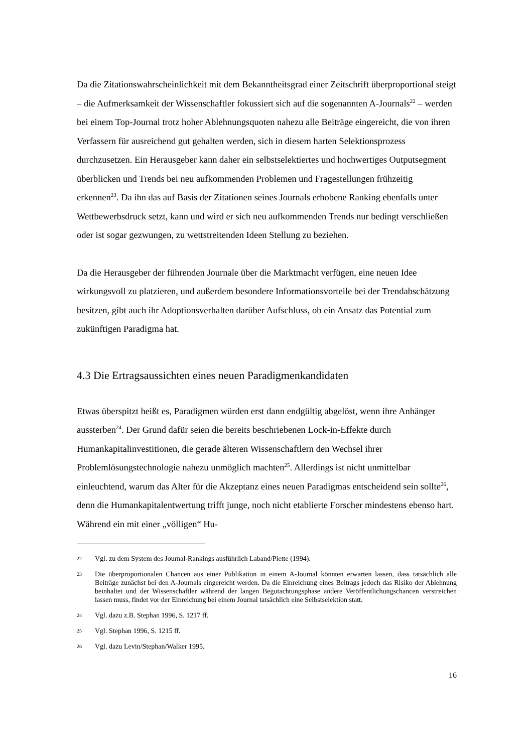Da die Zitationswahrscheinlichkeit mit dem Bekanntheitsgrad einer Zeitschrift überproportional steigt – die Aufmerksamkeit der Wissenschaftler fokussiert sich auf die sogenannten A-Journals<sup>22</sup> – werden bei einem Top-Journal trotz hoher Ablehnungsquoten nahezu alle Beiträge eingereicht, die von ihren Verfassern für ausreichend gut gehalten werden, sich in diesem harten Selektionsprozess durchzusetzen. Ein Herausgeber kann daher ein selbstselektiertes und hochwertiges Outputsegment überblicken und Trends bei neu aufkommenden Problemen und Fragestellungen frühzeitig erkennen<sup>23</sup>. Da ihn das auf Basis der Zitationen seines Journals erhobene Ranking ebenfalls unter Wettbewerbsdruck setzt, kann und wird er sich neu aufkommenden Trends nur bedingt verschließen oder ist sogar gezwungen, zu wettstreitenden Ideen Stellung zu beziehen.
Da die Herausgeber der führenden Journale über die Marktmacht verfügen, eine neuen Idee wirkungsvoll zu platzieren, und außerdem besondere Informationsvorteile bei der Trendabschätzung besitzen, gibt auch ihr Adoptionsverhalten darüber Aufschluss, ob ein Ansatz das Potential zum zukünftigen Paradigma hat.
4.3 Die Ertragsaussichten eines neuen Paradigmenkandidaten
Etwas überspitzt heißt es, Paradigmen würden erst dann endgültig abgelöst, wenn ihre Anhänger aussterben<sup>24</sup>. Der Grund dafür seien die bereits beschriebenen Lock-in-Effekte durch Humankapitalinvestitionen, die gerade älteren Wissenschaftlern den Wechsel ihrer Problemlösungstechnologie nahezu unmöglich machten<sup>25</sup>. Allerdings ist nicht unmittelbar einleuchtend, warum das Alter für die Akzeptanz eines neuen Paradigmas entscheidend sein sollte<sup>26</sup>, denn die Humankapitalentwertung trifft junge, noch nicht etablierte Forscher mindestens ebenso hart. Während ein mit einer „völligen“ Hu-
22 Vgl. zu dem System des Journal-Rankings ausführlich Laband/Piette (1994).
23 Die überproportionalen Chancen aus einer Publikation in einem A-Journal könnten erwarten lassen, dass tatsächlich alle Beiträge zunächst bei den A-Journals eingereicht werden. Da die Einreichung eines Beitrags jedoch das Risiko der Ablehnung beinhaltet und der Wissenschaftler während der langen Begutachtungsphase andere Veröffentlichungschancen verstreichen lassen muss, findet vor der Einreichung bei einem Journal tatsächlich eine Selbstselektion statt.
24 Vgl. dazu z.B. Stephan 1996, S. 1217 ff.
25 Vgl. Stephan 1996, S. 1215 ff.
26 Vgl. dazu Levin/Stephan/Walker 1995.
16